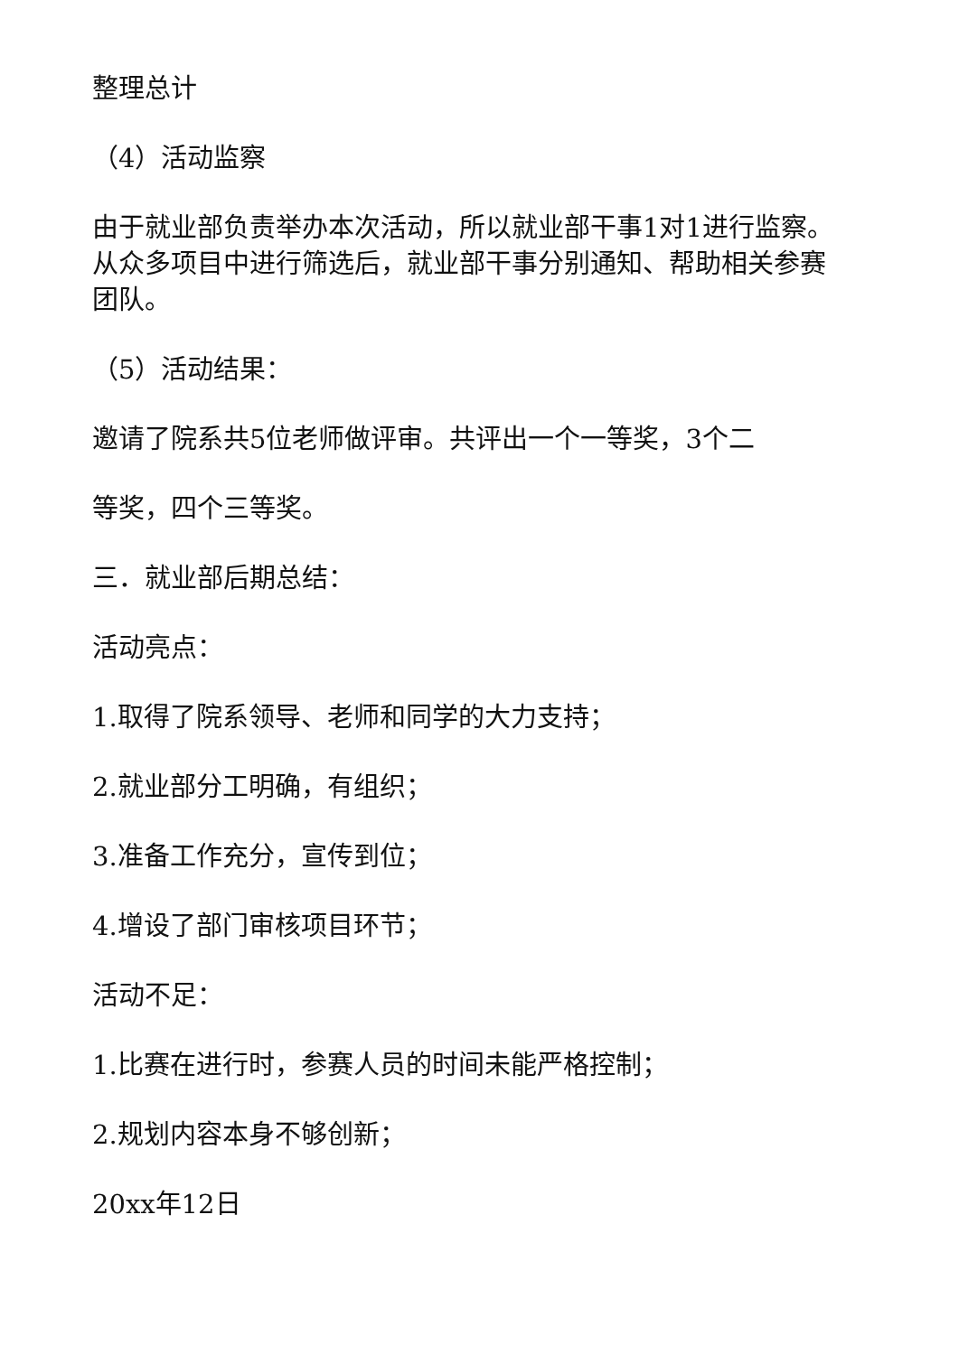整理总计
（4）活动监察
由于就业部负责举办本次活动，所以就业部干事1对1进行监察。从众多项目中进行筛选后，就业部干事分别通知、帮助相关参赛团队。
（5）活动结果：
邀请了院系共5位老师做评审。共评出一个一等奖，3个二
等奖，四个三等奖。
三．就业部后期总结：
活动亮点：
1.取得了院系领导、老师和同学的大力支持；
2.就业部分工明确，有组织；
3.准备工作充分，宣传到位；
4.增设了部门审核项目环节；
活动不足：
1.比赛在进行时，参赛人员的时间未能严格控制；
2.规划内容本身不够创新；
20xx年12日